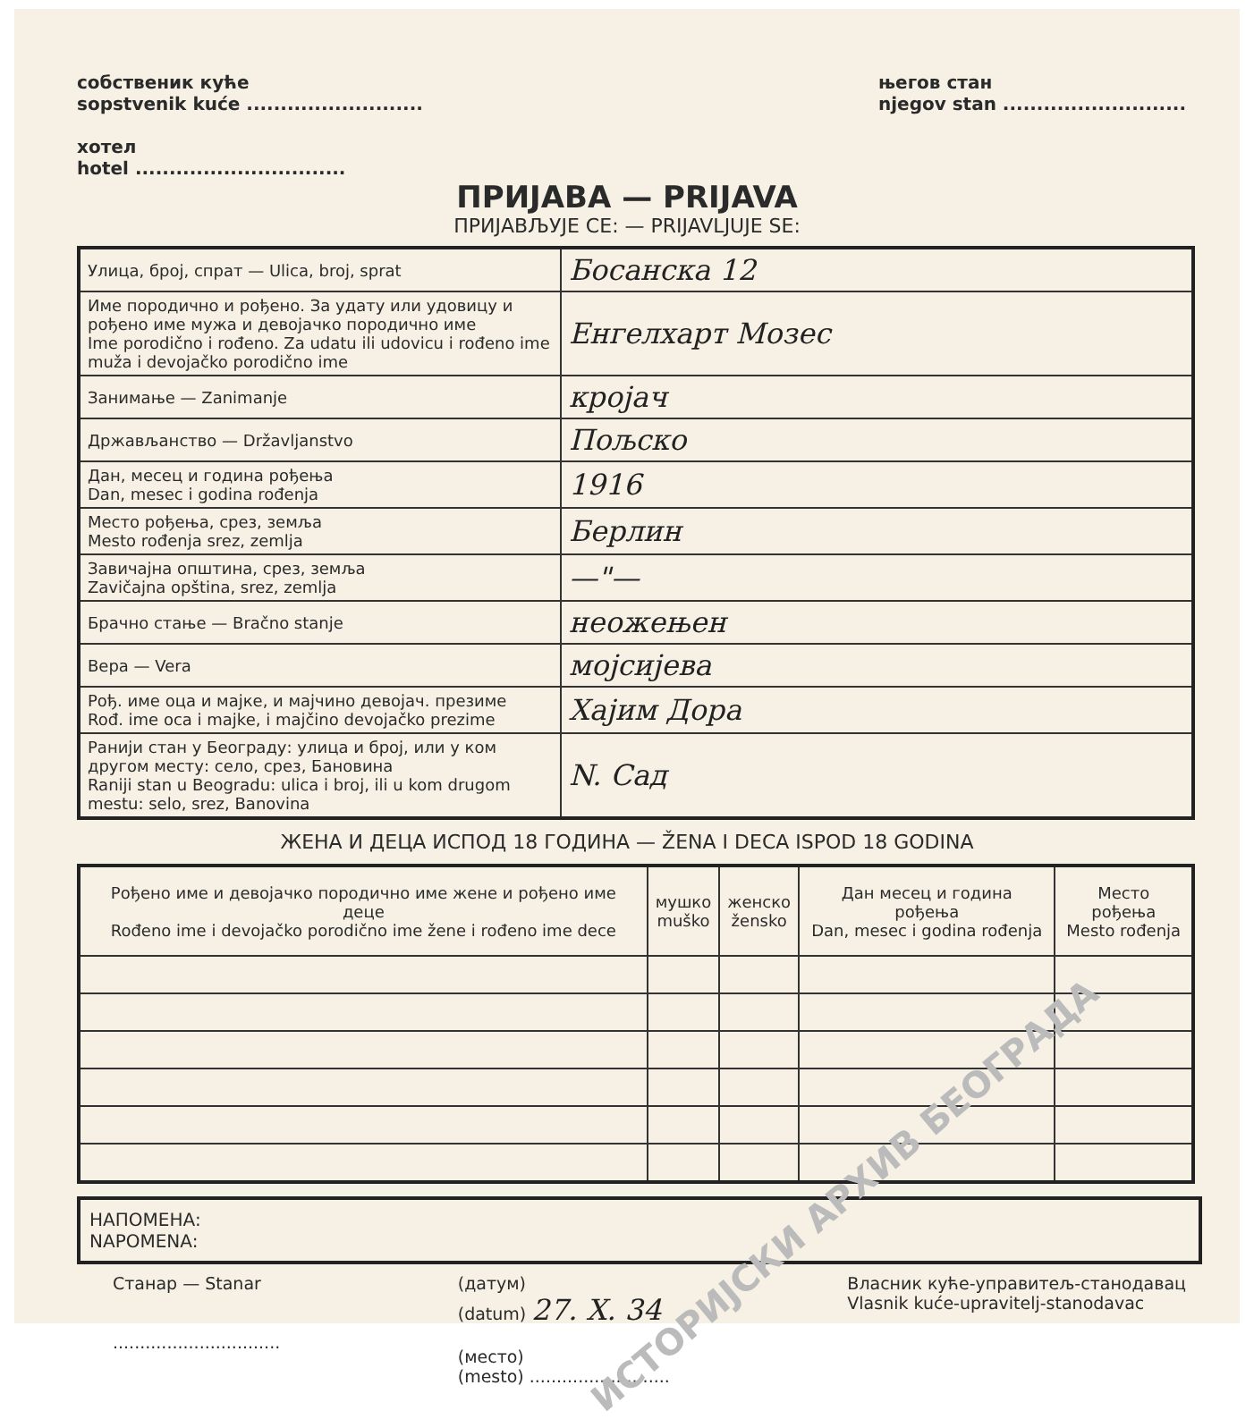собственик куће
sopstvenik kuće ..........................
хотел
hotel ...............................
његов стан
njegov stan ...........................
ПРИЈАВА — PRIJAVA
ПРИЈАВЉУЈЕ СЕ: — PRIJAVLJUJE SE:
| Улица, број, спрат — Ulica, broj, sprat | Босанска 12 |
| Име породично и рођено. За удату или удовицу и рођено име мужа и девојачко породично име Ime porodično i rođeno. Za udatu ili udovicu i rođeno ime muža i devojačko porodično ime | Енгелхарт Мозес |
| Занимање — Zanimanje | кројач |
| Држављанство — Državljanstvo | Пољско |
| Дан, месец и година рођења Dan, mesec i godina rođenja | 1916 |
| Место рођења, срез, земља Mesto rođenja srez, zemlja | Берлин |
| Завичајна општина, срез, земља Zavičajna opština, srez, zemlja | —"— |
| Брачно стање — Bračno stanje | неожењен |
| Вера — Vera | мојсијева |
| Рођ. име оца и мајке, и мајчино девојач. презиме Rođ. ime oca i majke, i majčino devojačko prezime | Хајим Дора |
| Ранији стан у Београду: улица и број, или у ком другом месту: село, срез, Бановина Raniji stan u Beogradu: ulica i broj, ili u kom drugom mestu: selo, srez, Banovina | N. Сад |
ЖЕНА И ДЕЦА ИСПОД 18 ГОДИНА — ŽENA I DECA ISPOD 18 GODINA
| Рођено име и девојачко породично име жене и рођено име деце Rođeno ime i devojačko porodično ime žene i rođeno ime dece | мушко muško | женско žensko | Дан месец и година рођења Dan, mesec i godina rođenja | Место рођења Mesto rođenja |
| --- | --- | --- | --- | --- |
НАПОМЕНА:
NAPOMENA:
Станар — Stanar
...............................
(датум)
(datum) 27. X. 34
(место)
(mesto) ..........................
Власник куће-управитељ-станодавац
Vlasnik kuće-upravitelj-stanodavac
ИСТОРИЈСКИ АРХИВ БЕОГРАДА